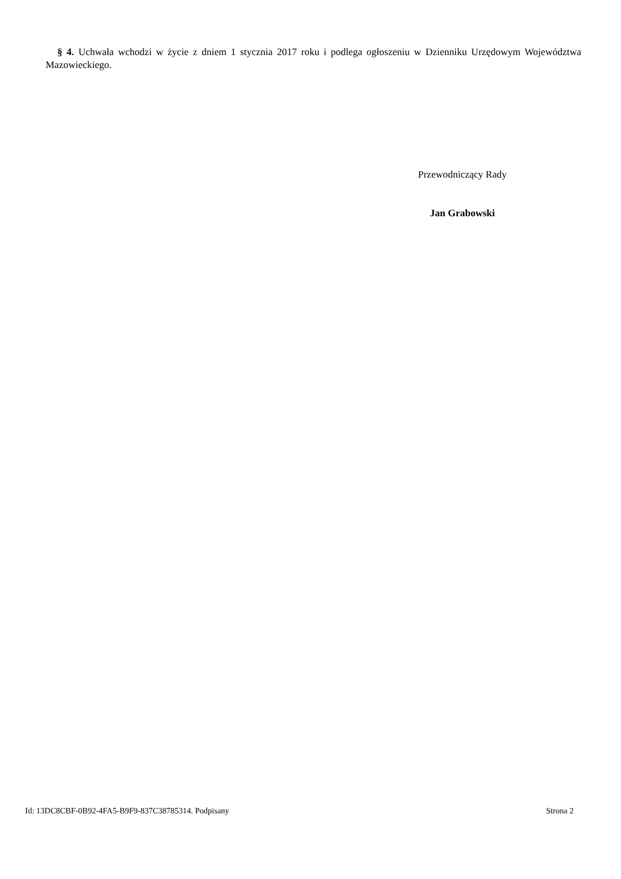§ 4. Uchwała wchodzi w życie z dniem 1 stycznia 2017 roku i podlega ogłoszeniu w Dzienniku Urzędowym Województwa Mazowieckiego.
Przewodniczący Rady
Jan Grabowski
Id: 13DC8CBF-0B92-4FA5-B9F9-837C38785314. Podpisany Strona 2